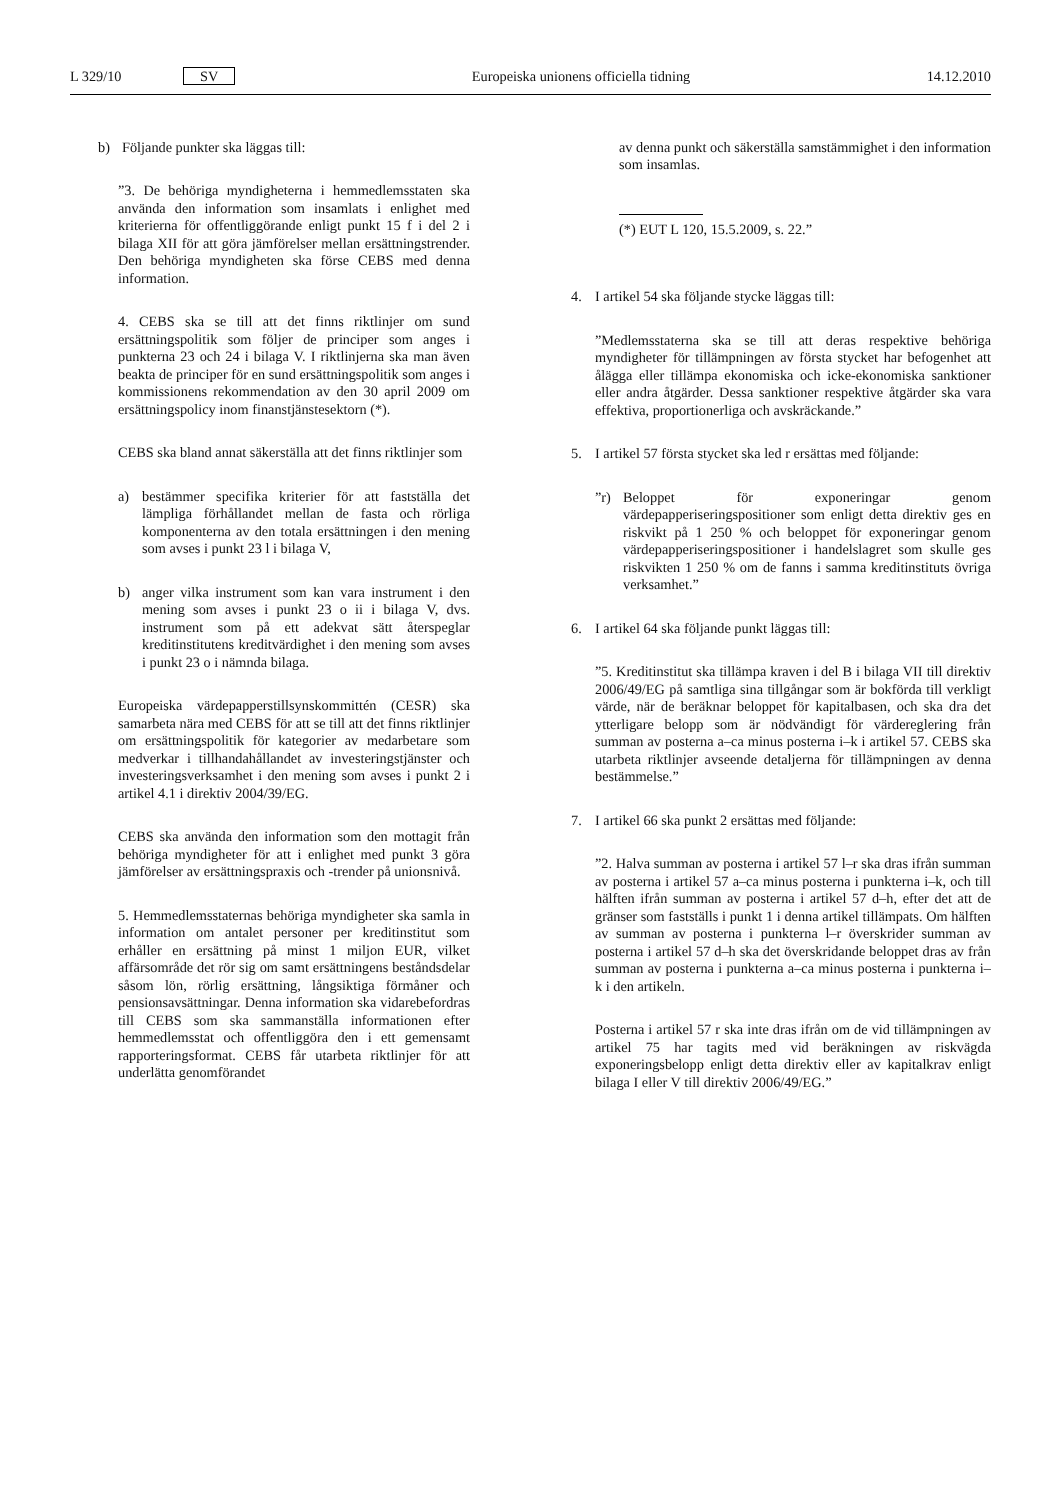L 329/10 SV Europeiska unionens officiella tidning 14.12.2010
b) Följande punkter ska läggas till:
”3. De behöriga myndigheterna i hemmedlemsstaten ska använda den information som insamlats i enlighet med kriterierna för offentliggörande enligt punkt 15 f i del 2 i bilaga XII för att göra jämförelser mellan ersättningstrender. Den behöriga myndigheten ska förse CEBS med denna information.
4. CEBS ska se till att det finns riktlinjer om sund ersättningspolitik som följer de principer som anges i punkterna 23 och 24 i bilaga V. I riktlinjerna ska man även beakta de principer för en sund ersättningspolitik som anges i kommissionens rekommendation av den 30 april 2009 om ersättningspolicy inom finanstjänstesektorn (*).
CEBS ska bland annat säkerställa att det finns riktlinjer som
a) bestämmer specifika kriterier för att fastställa det lämpliga förhållandet mellan de fasta och rörliga komponenterna av den totala ersättningen i den mening som avses i punkt 23 l i bilaga V,
b) anger vilka instrument som kan vara instrument i den mening som avses i punkt 23 o ii i bilaga V, dvs. instrument som på ett adekvat sätt återspeglar kreditinstitutens kreditvärdighet i den mening som avses i punkt 23 o i nämnda bilaga.
Europeiska värdepapperstillsynskommittén (CESR) ska samarbeta nära med CEBS för att se till att det finns riktlinjer om ersättningspolitik för kategorier av medarbetare som medverkar i tillhandahållandet av investeringstjänster och investeringsverksamhet i den mening som avses i punkt 2 i artikel 4.1 i direktiv 2004/39/EG.
CEBS ska använda den information som den mottagit från behöriga myndigheter för att i enlighet med punkt 3 göra jämförelser av ersättningspraxis och -trender på unionsnivå.
5. Hemmedlemsstaternas behöriga myndigheter ska samla in information om antalet personer per kreditinstitut som erhåller en ersättning på minst 1 miljon EUR, vilket affärsområde det rör sig om samt ersättningens beståndsdelar såsom lön, rörlig ersättning, långsiktiga förmåner och pensionsavsättningar. Denna information ska vidarebefordras till CEBS som ska sammanställa informationen efter hemmedlemsstat och offentliggöra den i ett gemensamt rapporteringsformat. CEBS får utarbeta riktlinjer för att underlätta genomförandet
av denna punkt och säkerställa samstämmighet i den information som insamlas.
(*) EUT L 120, 15.5.2009, s. 22.”
4. I artikel 54 ska följande stycke läggas till:
”Medlemsstaterna ska se till att deras respektive behöriga myndigheter för tillämpningen av första stycket har befogenhet att ålägga eller tillämpa ekonomiska och icke-ekonomiska sanktioner eller andra åtgärder. Dessa sanktioner respektive åtgärder ska vara effektiva, proportionerliga och avskräckande.”
5. I artikel 57 första stycket ska led r ersättas med följande:
”r) Beloppet för exponeringar genom värdepapperiseringspositioner som enligt detta direktiv ges en riskvikt på 1 250 % och beloppet för exponeringar genom värdepapperiseringspositioner i handelslagret som skulle ges riskvikten 1 250 % om de fanns i samma kreditinstituts övriga verksamhet.”
6. I artikel 64 ska följande punkt läggas till:
”5. Kreditinstitut ska tillämpa kraven i del B i bilaga VII till direktiv 2006/49/EG på samtliga sina tillgångar som är bokförda till verkligt värde, när de beräknar beloppet för kapitalbasen, och ska dra det ytterligare belopp som är nödvändigt för värdereglering från summan av posterna a–ca minus posterna i–k i artikel 57. CEBS ska utarbeta riktlinjer avseende detaljerna för tillämpningen av denna bestämmelse.”
7. I artikel 66 ska punkt 2 ersättas med följande:
”2. Halva summan av posterna i artikel 57 l–r ska dras ifrån summan av posterna i artikel 57 a–ca minus posterna i punkterna i–k, och till hälften ifrån summan av posterna i artikel 57 d–h, efter det att de gränser som fastställs i punkt 1 i denna artikel tillämpats. Om hälften av summan av posterna i punkterna l–r överskrider summan av posterna i artikel 57 d–h ska det överskridande beloppet dras av från summan av posterna i punkterna a–ca minus posterna i punkterna i–k i den artikeln.
Posterna i artikel 57 r ska inte dras ifrån om de vid tillämpningen av artikel 75 har tagits med vid beräkningen av riskvägda exponeringsbelopp enligt detta direktiv eller av kapitalkrav enligt bilaga I eller V till direktiv 2006/49/EG.”